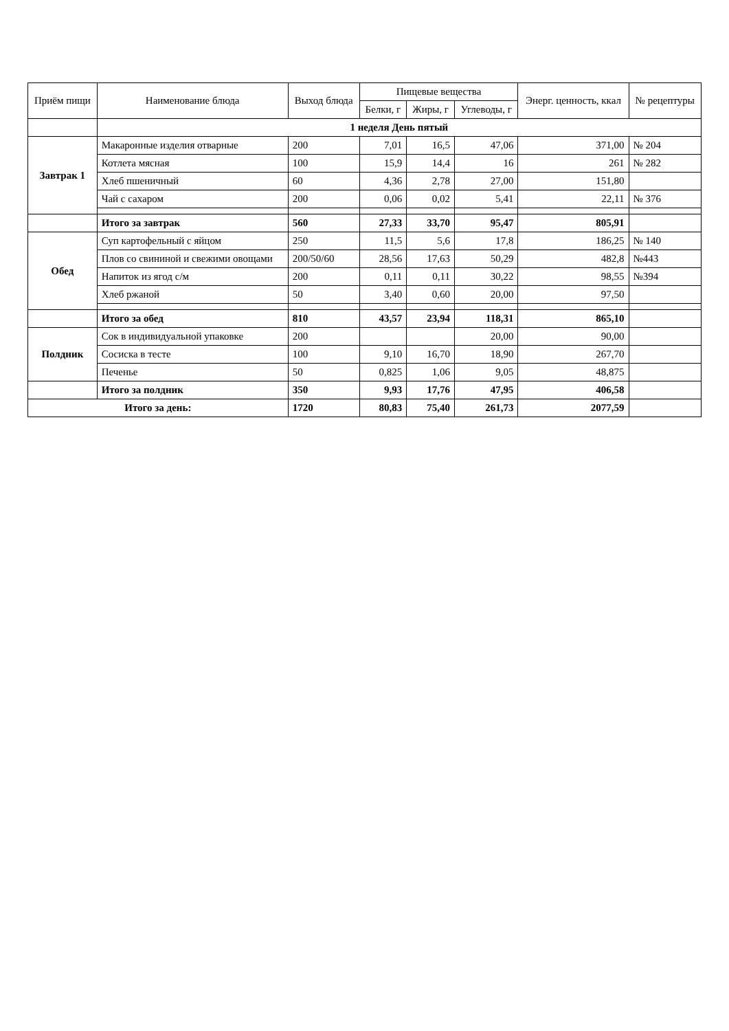| Приём пищи | Наименование блюда | Выход блюда | Пищевые вещества | | | Энерг. ценность, ккал | № рецептуры |
| --- | --- | --- | --- | --- | --- | --- | --- |
| | | | Белки, г | Жиры, г | Углеводы, г | | |
| | 1 неделя День пятый | | | | | | |
| Завтрак 1 | Макаронные изделия отварные | 200 | 7,01 | 16,5 | 47,06 | 371,00 | № 204 |
| | Котлета мясная | 100 | 15,9 | 14,4 | 16 | 261 | № 282 |
| | Хлеб пшеничный | 60 | 4,36 | 2,78 | 27,00 | 151,80 | |
| | Чай с сахаром | 200 | 0,06 | 0,02 | 5,41 | 22,11 | № 376 |
| | Итого за завтрак | 560 | 27,33 | 33,70 | 95,47 | 805,91 | |
| Обед | Суп картофельный с яйцом | 250 | 11,5 | 5,6 | 17,8 | 186,25 | № 140 |
| | Плов со свининой и свежими овощами | 200/50/60 | 28,56 | 17,63 | 50,29 | 482,8 | №443 |
| | Напиток из ягод с/м | 200 | 0,11 | 0,11 | 30,22 | 98,55 | №394 |
| | Хлеб ржаной | 50 | 3,40 | 0,60 | 20,00 | 97,50 | |
| | Итого за обед | 810 | 43,57 | 23,94 | 118,31 | 865,10 | |
| Полдник | Сок в индивидуальной упаковке | 200 | | | 20,00 | 90,00 | |
| | Сосиска в тесте | 100 | 9,10 | 16,70 | 18,90 | 267,70 | |
| | Печенье | 50 | 0,825 | 1,06 | 9,05 | 48,875 | |
| | Итого за полдник | 350 | 9,93 | 17,76 | 47,95 | 406,58 | |
| Итого за день: | | 1720 | 80,83 | 75,40 | 261,73 | 2077,59 | |